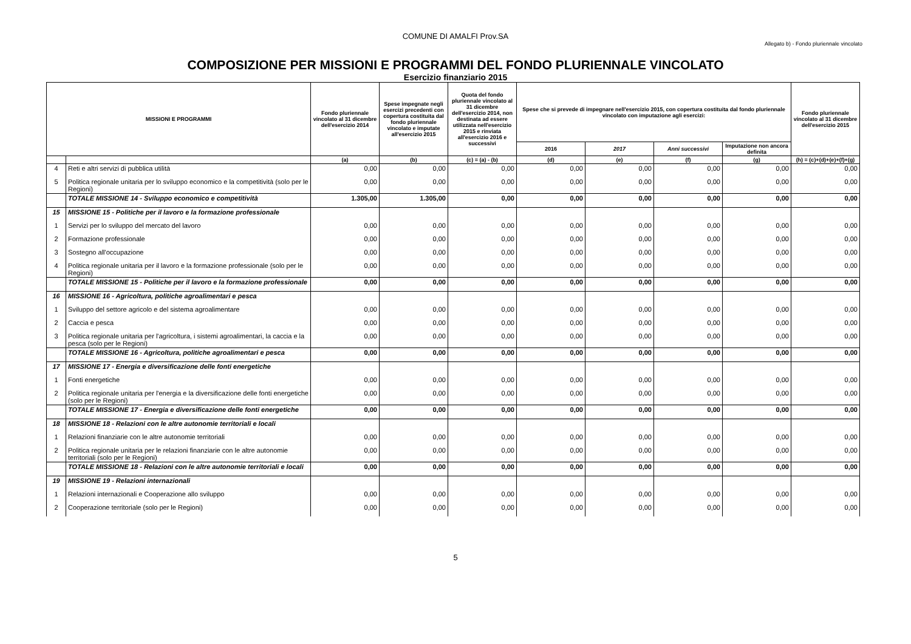COMUNE DI AMALFI Prov.SA
Allegato b) - Fondo pluriennale vincolato
COMPOSIZIONE PER MISSIONI E PROGRAMMI DEL FONDO PLURIENNALE VINCOLATO
Esercizio finanziario 2015
| MISSIONI E PROGRAMMI | | Fondo pluriennale vincolato al 31 dicembre dell'esercizio 2014 | Spese impegnate negli esercizi precedenti con copertura costituita dal fondo pluriennale vincolato e imputate all'esercizio 2015 | Quota del fondo pluriennale vincolato al 31 dicembre dell'esercizio 2014, non destinata ad essere utilizzata nell'esercizio 2015 e rinviata all'esercizio 2016 e successivi | Spese che si prevede di impegnare nell'esercizio 2015, con copertura costituita dal fondo pluriennale vincolato con imputazione agli esercizi: | | | | Fondo pluriennale vincolato al 31 dicembre dell'esercizio 2015 |
| --- | --- | --- | --- | --- | --- | --- | --- | --- | --- |
| | | | | | 2016 | 2017 | Anni successivi | Imputazione non ancora definita | |
| | | (a) | (b) | (c) = (a) - (b) | (d) | (e) | (f) | (g) | (h) = (c)+(d)+(e)+(f)+(g) |
| 4 | Reti e altri servizi di pubblica utilità | 0,00 | 0,00 | 0,00 | 0,00 | 0,00 | 0,00 | 0,00 | 0,00 |
| 5 | Politica regionale unitaria per lo sviluppo economico e la competitività (solo per le Regioni) | 0,00 | 0,00 | 0,00 | 0,00 | 0,00 | 0,00 | 0,00 | 0,00 |
| | TOTALE MISSIONE 14 - Sviluppo economico e competitività | 1.305,00 | 1.305,00 | 0,00 | 0,00 | 0,00 | 0,00 | 0,00 | 0,00 |
| 15 | MISSIONE 15 - Politiche per il lavoro e la formazione professionale | | | | | | | | |
| 1 | Servizi per lo sviluppo del mercato del lavoro | 0,00 | 0,00 | 0,00 | 0,00 | 0,00 | 0,00 | 0,00 | 0,00 |
| 2 | Formazione professionale | 0,00 | 0,00 | 0,00 | 0,00 | 0,00 | 0,00 | 0,00 | 0,00 |
| 3 | Sostegno all'occupazione | 0,00 | 0,00 | 0,00 | 0,00 | 0,00 | 0,00 | 0,00 | 0,00 |
| 4 | Politica regionale unitaria per il lavoro e la formazione professionale (solo per le Regioni) | 0,00 | 0,00 | 0,00 | 0,00 | 0,00 | 0,00 | 0,00 | 0,00 |
| | TOTALE MISSIONE 15 - Politiche per il lavoro e la formazione professionale | 0,00 | 0,00 | 0,00 | 0,00 | 0,00 | 0,00 | 0,00 | 0,00 |
| 16 | MISSIONE 16 - Agricoltura, politiche agroalimentari e pesca | | | | | | | | |
| 1 | Sviluppo del settore agricolo e del sistema agroalimentare | 0,00 | 0,00 | 0,00 | 0,00 | 0,00 | 0,00 | 0,00 | 0,00 |
| 2 | Caccia e pesca | 0,00 | 0,00 | 0,00 | 0,00 | 0,00 | 0,00 | 0,00 | 0,00 |
| 3 | Politica regionale unitaria per l'agricoltura, i sistemi agroalimentari, la caccia e la pesca (solo per le Regioni) | 0,00 | 0,00 | 0,00 | 0,00 | 0,00 | 0,00 | 0,00 | 0,00 |
| | TOTALE MISSIONE 16 - Agricoltura, politiche agroalimentari e pesca | 0,00 | 0,00 | 0,00 | 0,00 | 0,00 | 0,00 | 0,00 | 0,00 |
| 17 | MISSIONE 17 - Energia e diversificazione delle fonti energetiche | | | | | | | | |
| 1 | Fonti energetiche | 0,00 | 0,00 | 0,00 | 0,00 | 0,00 | 0,00 | 0,00 | 0,00 |
| 2 | Politica regionale unitaria per l'energia e la diversificazione delle fonti energetiche (solo per le Regioni) | 0,00 | 0,00 | 0,00 | 0,00 | 0,00 | 0,00 | 0,00 | 0,00 |
| | TOTALE MISSIONE 17 - Energia e diversificazione delle fonti energetiche | 0,00 | 0,00 | 0,00 | 0,00 | 0,00 | 0,00 | 0,00 | 0,00 |
| 18 | MISSIONE 18 - Relazioni con le altre autonomie territoriali e locali | | | | | | | | |
| 1 | Relazioni finanziarie con le altre autonomie territoriali | 0,00 | 0,00 | 0,00 | 0,00 | 0,00 | 0,00 | 0,00 | 0,00 |
| 2 | Politica regionale unitaria per le relazioni finanziarie con le altre autonomie territoriali (solo per le Regioni) | 0,00 | 0,00 | 0,00 | 0,00 | 0,00 | 0,00 | 0,00 | 0,00 |
| | TOTALE MISSIONE 18 - Relazioni con le altre autonomie territoriali e locali | 0,00 | 0,00 | 0,00 | 0,00 | 0,00 | 0,00 | 0,00 | 0,00 |
| 19 | MISSIONE 19 - Relazioni internazionali | | | | | | | | |
| 1 | Relazioni internazionali e Cooperazione allo sviluppo | 0,00 | 0,00 | 0,00 | 0,00 | 0,00 | 0,00 | 0,00 | 0,00 |
| 2 | Cooperazione territoriale (solo per le Regioni) | 0,00 | 0,00 | 0,00 | 0,00 | 0,00 | 0,00 | 0,00 | 0,00 |
5